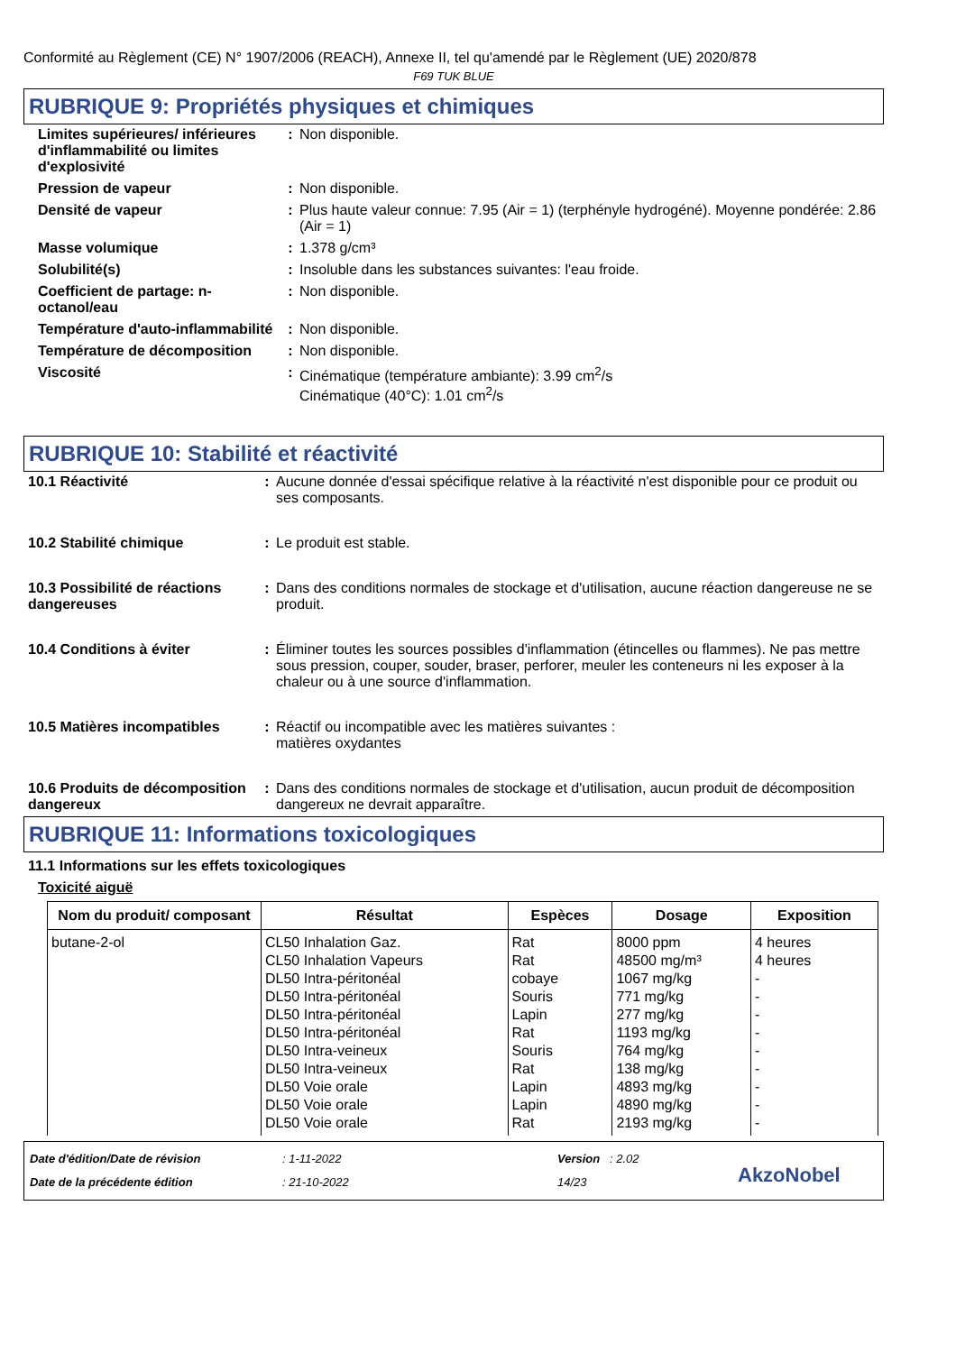Conformité au Règlement (CE) N° 1907/2006 (REACH), Annexe II, tel qu'amendé par le Règlement (UE) 2020/878
F69 TUK BLUE
RUBRIQUE 9: Propriétés physiques et chimiques
| Limites supérieures/ inférieures d'inflammabilité ou limites d'explosivité | : | Non disponible. |
| Pression de vapeur | : | Non disponible. |
| Densité de vapeur | : | Plus haute valeur connue: 7.95 (Air = 1) (terphényle hydrogéné). Moyenne pondérée: 2.86 (Air = 1) |
| Masse volumique | : | 1.378 g/cm³ |
| Solubilité(s) | : | Insoluble dans les substances suivantes: l'eau froide. |
| Coefficient de partage: n-octanol/eau | : | Non disponible. |
| Température d'auto-inflammabilité | : | Non disponible. |
| Température de décomposition | : | Non disponible. |
| Viscosité | : | Cinématique (température ambiante): 3.99 cm<sup>2</sup>/s Cinématique (40°C): 1.01 cm<sup>2</sup>/s |
RUBRIQUE 10: Stabilité et réactivité
| 10.1 Réactivité | : | Aucune donnée d'essai spécifique relative à la réactivité n'est disponible pour ce produit ou ses composants. |
| 10.2 Stabilité chimique | : | Le produit est stable. |
| 10.3 Possibilité de réactions dangereuses | : | Dans des conditions normales de stockage et d'utilisation, aucune réaction dangereuse ne se produit. |
| 10.4 Conditions à éviter | : | Éliminer toutes les sources possibles d'inflammation (étincelles ou flammes). Ne pas mettre sous pression, couper, souder, braser, perforer, meuler les conteneurs ni les exposer à la chaleur ou à une source d'inflammation. |
| 10.5 Matières incompatibles | : | Réactif ou incompatible avec les matières suivantes : matières oxydantes |
| 10.6 Produits de décomposition dangereux | : | Dans des conditions normales de stockage et d'utilisation, aucun produit de décomposition dangereux ne devrait apparaître. |
RUBRIQUE 11: Informations toxicologiques
11.1 Informations sur les effets toxicologiques
Toxicité aiguë
| Nom du produit/ composant | Résultat | Espèces | Dosage | Exposition |
| --- | --- | --- | --- | --- |
| butane-2-ol | CL50 Inhalation Gaz. CL50 Inhalation Vapeurs DL50 Intra-péritonéal DL50 Intra-péritonéal DL50 Intra-péritonéal DL50 Intra-péritonéal DL50 Intra-veineux DL50 Intra-veineux DL50 Voie orale DL50 Voie orale DL50 Voie orale | Rat Rat cobaye Souris Lapin Rat Souris Rat Lapin Lapin Rat | 8000 ppm 48500 mg/m³ 1067 mg/kg 771 mg/kg 277 mg/kg 1193 mg/kg 764 mg/kg 138 mg/kg 4893 mg/kg 4890 mg/kg 2193 mg/kg | 4 heures 4 heures - - - - - - - - - |
Date d'édition/Date de révision
Date de la précédente édition
: 1-11-2022
: 21-10-2022
Version : 2.02
14/23
AkzoNobel